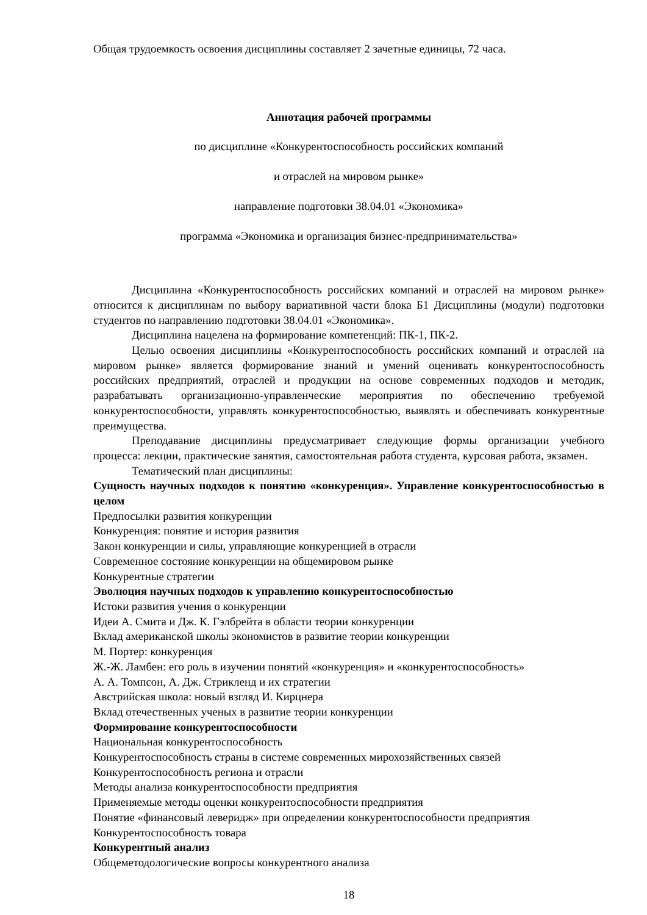Общая трудоемкость освоения дисциплины составляет 2 зачетные единицы, 72 часа.
Аннотация рабочей программы
по дисциплине «Конкурентоспособность российских компаний
и отраслей на мировом рынке»
направление подготовки 38.04.01 «Экономика»
программа «Экономика и организация бизнес-предпринимательства»
Дисциплина «Конкурентоспособность российских компаний и отраслей на мировом рынке» относится к дисциплинам по выбору вариативной части блока Б1 Дисциплины (модули) подготовки студентов по направлению подготовки 38.04.01 «Экономика».
Дисциплина нацелена на формирование компетенций: ПК-1, ПК-2.
Целью освоения дисциплины «Конкурентоспособность российских компаний и отраслей на мировом рынке» является формирование знаний и умений оценивать конкурентоспособность российских предприятий, отраслей и продукции на основе современных подходов и методик, разрабатывать организационно-управленческие мероприятия по обеспечению требуемой конкурентоспособности, управлять конкурентоспособностью, выявлять и обеспечивать конкурентные преимущества.
Преподавание дисциплины предусматривает следующие формы организации учебного процесса: лекции, практические занятия, самостоятельная работа студента, курсовая работа, экзамен.
Тематический план дисциплины:
Сущность научных подходов к понятию «конкуренция». Управление конкурентоспособностью в целом
Предпосылки развития конкуренции
Конкуренция: понятие и история развития
Закон конкуренции и силы, управляющие конкуренцией в отрасли
Современное состояние конкуренции на общемировом рынке
Конкурентные стратегии
Эволюция научных подходов к управлению конкурентоспособностью
Истоки развития учения о конкуренции
Идеи А. Смита и Дж. К. Гэлбрейта в области теории конкуренции
Вклад американской школы экономистов в развитие теории конкуренции
М. Портер: конкуренция
Ж.-Ж. Ламбен: его роль в изучении понятий «конкуренция» и «конкурентоспособность»
А. А. Томпсон, А. Дж. Стрикленд и их стратегии
Австрийская школа: новый взгляд И. Кирцнера
Вклад отечественных ученых в развитие теории конкуренции
Формирование конкурентоспособности
Национальная конкурентоспособность
Конкурентоспособность страны в системе современных мирохозяйственных связей
Конкурентоспособность региона и отрасли
Методы анализа конкурентоспособности предприятия
Применяемые методы оценки конкурентоспособности предприятия
Понятие «финансовый леверидж» при определении конкурентоспособности предприятия
Конкурентоспособность товара
Конкурентный анализ
Общеметодологические вопросы конкурентного анализа
18